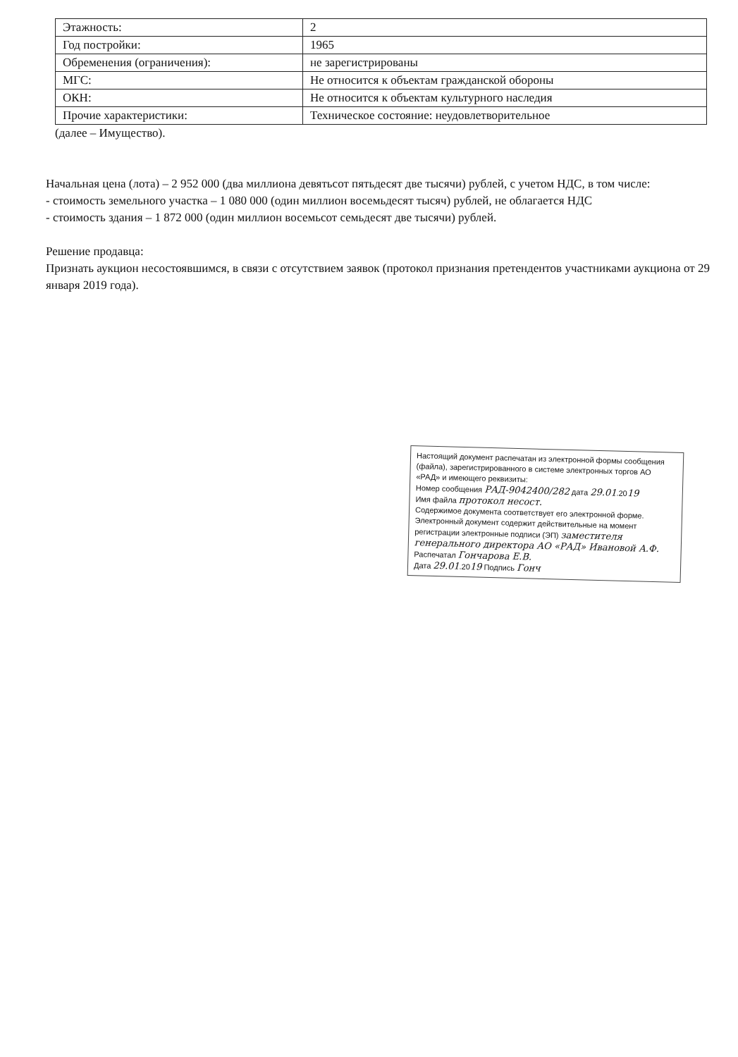| Этажность: | 2 |
| Год постройки: | 1965 |
| Обременения (ограничения): | не зарегистрированы |
| МГС: | Не относится к объектам гражданской обороны |
| ОКН: | Не относится к объектам культурного наследия |
| Прочие характеристики: | Техническое состояние: неудовлетворительное |
(далее – Имущество).
Начальная цена (лота) – 2 952 000 (два миллиона девятьсот пятьдесят две тысячи) рублей, с учетом НДС, в том числе:
- стоимость земельного участка – 1 080 000 (один миллион восемьдесят тысяч) рублей, не облагается НДС
- стоимость здания – 1 872 000 (один миллион восемьсот семьдесят две тысячи) рублей.
Решение продавца:
Признать аукцион несостоявшимся, в связи с отсутствием заявок (протокол признания претендентов участниками аукциона от 29 января 2019 года).
Настоящий документ распечатан из электронной формы сообщения (файла), зарегистрированного в системе электронных торгов АО «РАД» и имеющего реквизиты:
Номер сообщения РАД-9042400/282 дата 29.01.2019
Имя файла протокол несост.
Содержимое документа соответствует его электронной форме. Электронный документ содержит действительные на момент регистрации электронные подписи (ЭП) заместителя генерального директора АО «РАД» Ивановой А.Ф.
Распечатал Гончарова Е.В.
Дата 29.01.2019 Подпись Гонч